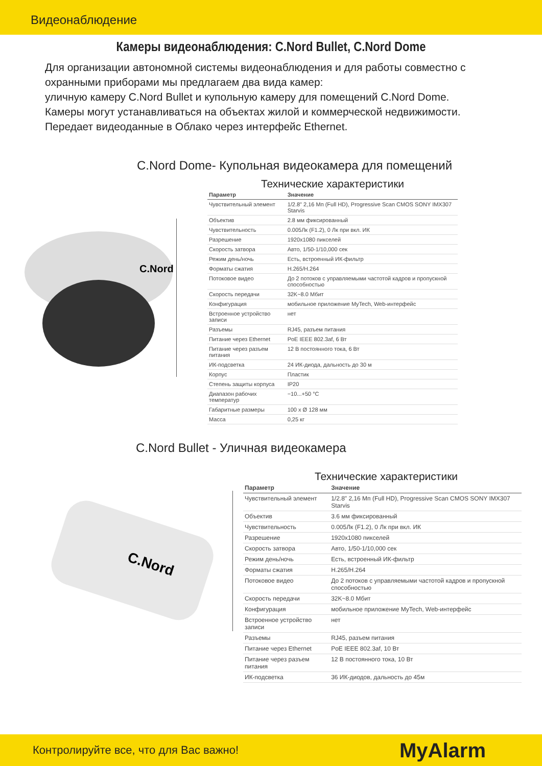Видеонаблюдение
Камеры видеонаблюдения: C.Nord Bullet, C.Nord Dome
Для организации автономной системы видеонаблюдения и для работы совместно с охранными приборами мы предлагаем два вида камер:
уличную камеру C.Nord Bullet и купольную камеру для помещений C.Nord Dome.
Камеры могут устанавливаться на объектах жилой и коммерческой недвижимости.
Передает видеоданные в Облако через интерфейс Ethernet.
C.Nord Dome- Купольная видеокамера для помещений
C.Nord
Технические характеристики
| Параметр | Значение |
| --- | --- |
| Чувствительный элемент | 1/2.8" 2,16 Мп (Full HD), Progressive Scan CMOS SONY IMX307 Starvis |
| Объектив | 2.8 мм фиксированный |
| Чувствительность | 0.005Лк (F1.2), 0 Лк при вкл. ИК |
| Разрешение | 1920x1080 пикселей |
| Скорость затвора | Авто, 1/50-1/10,000 сек |
| Режим день/ночь | Есть, встроенный ИК-фильтр |
| Форматы сжатия | H.265/H.264 |
| Потоковое видео | До 2 потоков с управляемыми частотой кадров и пропускной способностью |
| Скорость передачи | 32K~8.0 Мбит |
| Конфигурация | мобильное приложение MyTech, Web-интерфейс |
| Встроенное устройство записи | нет |
| Разъемы | RJ45, разъем питания |
| Питание через Ethernet | PoE IEEE 802.3af, 6 Вт |
| Питание через разъем питания | 12 В постоянного тока, 6 Вт |
| ИК-подсветка | 24 ИК-диода, дальность до 30 м |
| Корпус | Пластик |
| Степень защиты корпуса | IP20 |
| Диапазон рабочих температур | −10...+50 °C |
| Габаритные размеры | 100 x Ø 128 мм |
| Масса | 0,25 кг |
C.Nord Bullet - Уличная видеокамера
C.Nord
Технические характеристики
| Параметр | Значение |
| --- | --- |
| Чувствительный элемент | 1/2.8" 2,16 Мп (Full HD), Progressive Scan CMOS SONY IMX307 Starvis |
| Объектив | 3.6 мм фиксированный |
| Чувствительность | 0.005Лк (F1.2), 0 Лк при вкл. ИК |
| Разрешение | 1920x1080 пикселей |
| Скорость затвора | Авто, 1/50-1/10,000 сек |
| Режим день/ночь | Есть, встроенный ИК-фильтр |
| Форматы сжатия | H.265/H.264 |
| Потоковое видео | До 2 потоков с управляемыми частотой кадров и пропускной способностью |
| Скорость передачи | 32K~8.0 Мбит |
| Конфигурация | мобильное приложение MyTech, Web-интерфейс |
| Встроенное устройство записи | нет |
| Разъемы | RJ45, разъем питания |
| Питание через Ethernet | PoE IEEE 802.3af, 10 Вт |
| Питание через разъем питания | 12 В постоянного тока, 10 Вт |
| ИК-подсветка | 36 ИК-диодов, дальность до 45м |
Контролируйте все, что для Вас важно! MyAlarm